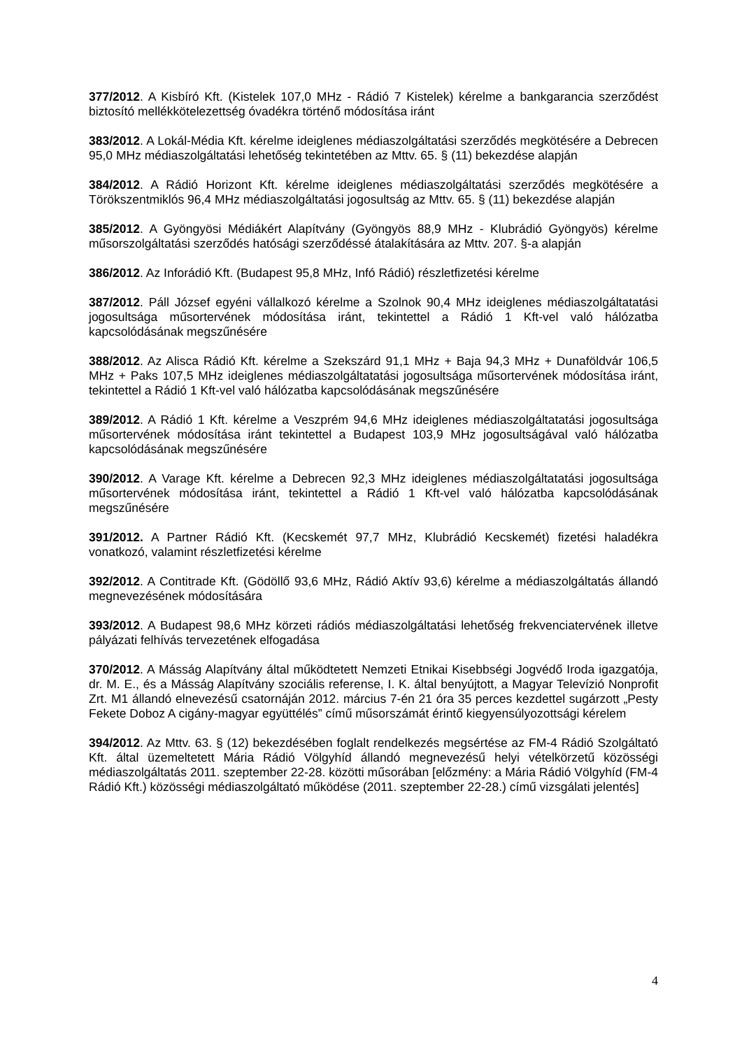377/2012. A Kisbíró Kft. (Kistelek 107,0 MHz - Rádió 7 Kistelek) kérelme a bankgarancia szerződést biztosító mellékkötelezettség óvadékra történő módosítása iránt
383/2012. A Lokál-Média Kft. kérelme ideiglenes médiaszolgáltatási szerződés megkötésére a Debrecen 95,0 MHz médiaszolgáltatási lehetőség tekintetében az Mttv. 65. § (11) bekezdése alapján
384/2012. A Rádió Horizont Kft. kérelme ideiglenes médiaszolgáltatási szerződés megkötésére a Törökszentmiklós 96,4 MHz médiaszolgáltatási jogosultság az Mttv. 65. § (11) bekezdése alapján
385/2012. A Gyöngyösi Médiákért Alapítvány (Gyöngyös 88,9 MHz - Klubrádió Gyöngyös) kérelme műsorszolgáltatási szerződés hatósági szerződéssé átalakítására az Mttv. 207. §-a alapján
386/2012. Az Inforádió Kft. (Budapest 95,8 MHz, Infó Rádió) részletfizetési kérelme
387/2012. Páll József egyéni vállalkozó kérelme a Szolnok 90,4 MHz ideiglenes médiaszolgáltatatási jogosultsága műsortervének módosítása iránt, tekintettel a Rádió 1 Kft-vel való hálózatba kapcsolódásának megszűnésére
388/2012. Az Alisca Rádió Kft. kérelme a Szekszárd 91,1 MHz + Baja 94,3 MHz + Dunaföldvár 106,5 MHz + Paks 107,5 MHz ideiglenes médiaszolgáltatatási jogosultsága műsortervének módosítása iránt, tekintettel a Rádió 1 Kft-vel való hálózatba kapcsolódásának megszűnésére
389/2012. A Rádió 1 Kft. kérelme a Veszprém 94,6 MHz ideiglenes médiaszolgáltatatási jogosultsága műsortervének módosítása iránt tekintettel a Budapest 103,9 MHz jogosultságával való hálózatba kapcsolódásának megszűnésére
390/2012. A Varage Kft. kérelme a Debrecen 92,3 MHz ideiglenes médiaszolgáltatatási jogosultsága műsortervének módosítása iránt, tekintettel a Rádió 1 Kft-vel való hálózatba kapcsolódásának megszűnésére
391/2012. A Partner Rádió Kft. (Kecskemét 97,7 MHz, Klubrádió Kecskemét) fizetési haladékra vonatkozó, valamint részletfizetési kérelme
392/2012. A Contitrade Kft. (Gödöllő 93,6 MHz, Rádió Aktív 93,6) kérelme a médiaszolgáltatás állandó megnevezésének módosítására
393/2012. A Budapest 98,6 MHz körzeti rádiós médiaszolgáltatási lehetőség frekvenciatervének illetve pályázati felhívás tervezetének elfogadása
370/2012. A Másság Alapítvány által működtetett Nemzeti Etnikai Kisebbségi Jogvédő Iroda igazgatója, dr. M. E., és a Másság Alapítvány szociális referense, I. K. által benyújtott, a Magyar Televízió Nonprofit Zrt. M1 állandó elnevezésű csatornáján 2012. március 7-én 21 óra 35 perces kezdettel sugárzott „Pesty Fekete Doboz A cigány-magyar együttélés” című műsorszámát érintő kiegyensúlyozottsági kérelem
394/2012. Az Mttv. 63. § (12) bekezdésében foglalt rendelkezés megsértése az FM-4 Rádió Szolgáltató Kft. által üzemeltetett Mária Rádió Völgyhíd állandó megnevezésű helyi vételkörzetű közösségi médiaszolgáltatás 2011. szeptember 22-28. közötti műsorában [előzmény: a Mária Rádió Völgyhíd (FM-4 Rádió Kft.) közösségi médiaszolgáltató működése (2011. szeptember 22-28.) című vizsgálati jelentés]
4